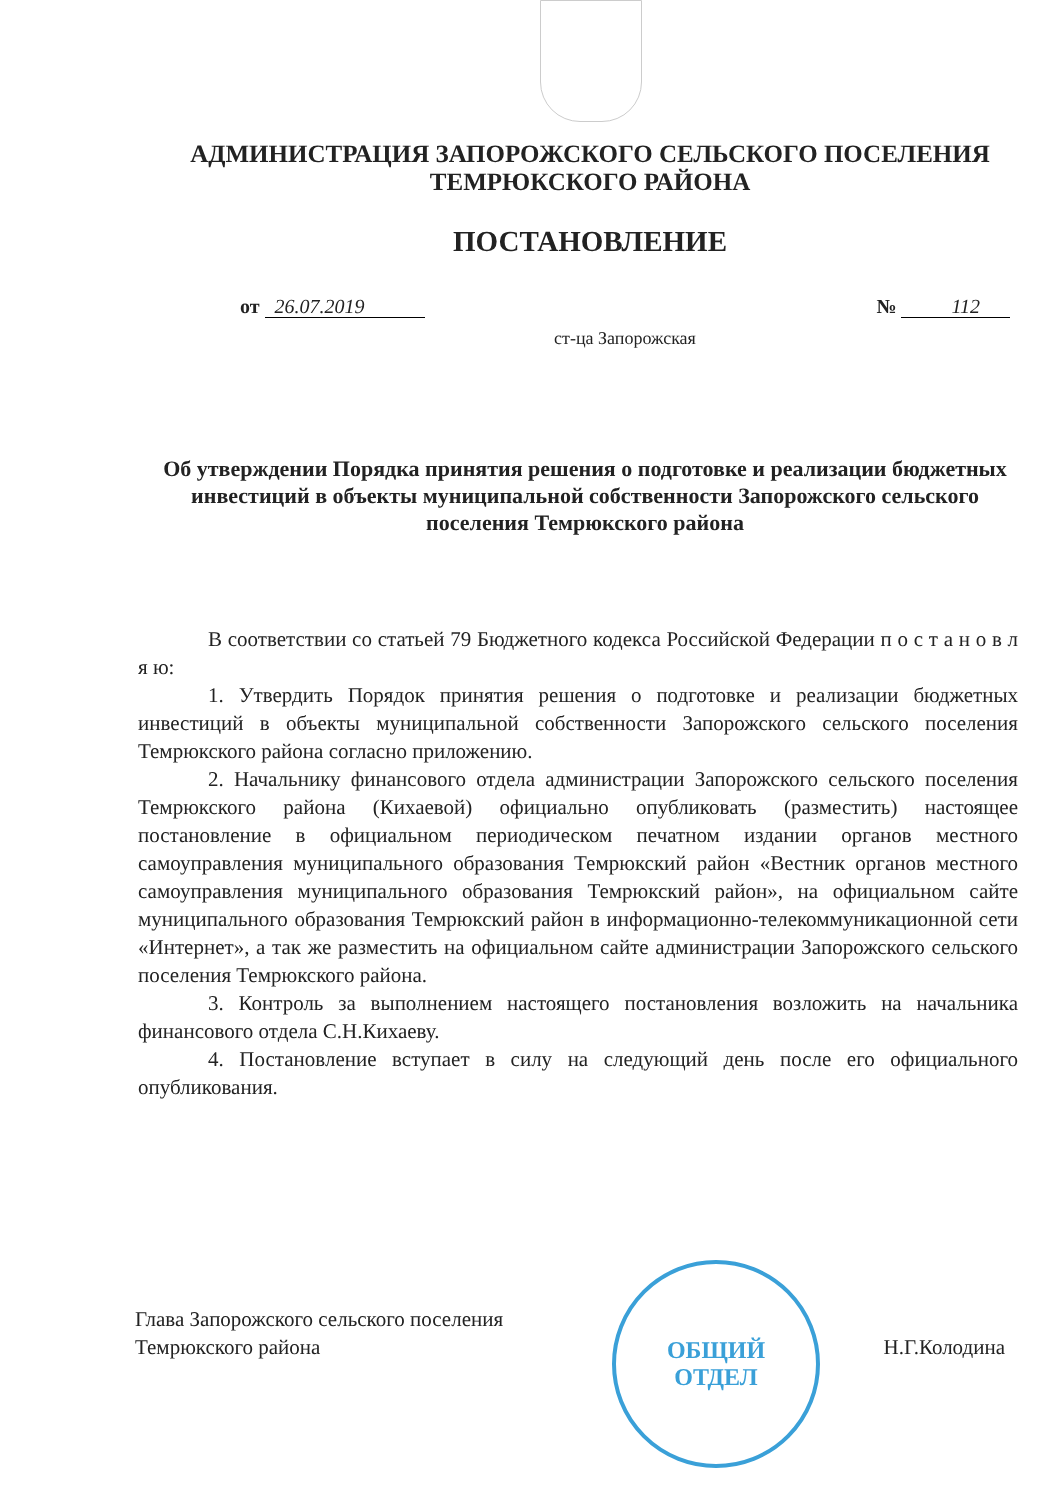АДМИНИСТРАЦИЯ ЗАПОРОЖСКОГО СЕЛЬСКОГО ПОСЕЛЕНИЯ
ТЕМРЮКСКОГО РАЙОНА
ПОСТАНОВЛЕНИЕ
от 26.07.2019 № 112
ст-ца Запорожская
Об утверждении Порядка принятия решения о подготовке и реализации бюджетных инвестиций в объекты муниципальной собственности Запорожского сельского поселения Темрюкского района
В соответствии со статьей 79 Бюджетного кодекса Российской Федерации п о с т а н о в л я ю:
1. Утвердить Порядок принятия решения о подготовке и реализации бюджетных инвестиций в объекты муниципальной собственности Запорожского сельского поселения Темрюкского района согласно приложению.
2. Начальнику финансового отдела администрации Запорожского сельского поселения Темрюкского района (Кихаевой) официально опубликовать (разместить) настоящее постановление в официальном периодическом печатном издании органов местного самоуправления муниципального образования Темрюкский район «Вестник органов местного самоуправления муниципального образования Темрюкский район», на официальном сайте муниципального образования Темрюкский район в информационно-телекоммуникационной сети «Интернет», а так же разместить на официальном сайте администрации Запорожского сельского поселения Темрюкского района.
3. Контроль за выполнением настоящего постановления возложить на начальника финансового отдела С.Н.Кихаеву.
4. Постановление вступает в силу на следующий день после его официального опубликования.
ОБЩИЙ
ОТДЕЛ
Глава Запорожского сельского поселения
Темрюкского района
Н.Г.Колодина